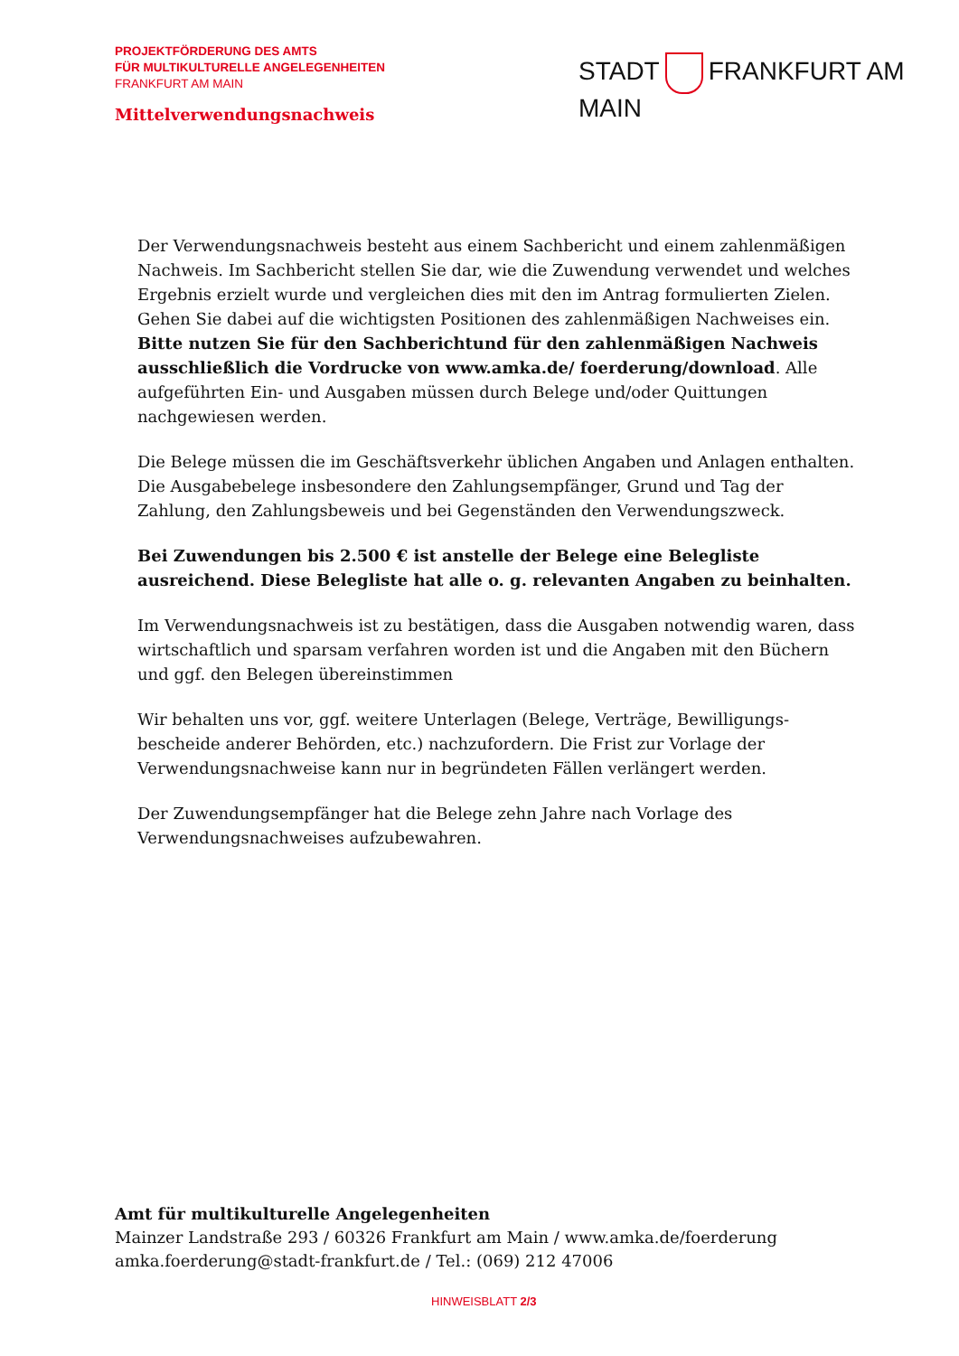PROJEKTFÖRDERUNG DES AMTS
FÜR MULTIKULTURELLE ANGELEGENHEITEN
FRANKFURT AM MAIN
STADT FRANKFURT AM MAIN
Mittelverwendungsnachweis
Der Verwendungsnachweis besteht aus einem Sachbericht und einem zahlen­mäßigen Nachweis. Im Sachbericht stellen Sie dar, wie die Zuwendung verwendet und welches Ergebnis erzielt wurde und vergleichen dies mit den im Antrag formulierten Zielen. Gehen Sie dabei auf die wichtigsten Positionen des zahlen­mäßigen Nachweises ein. Bitte nutzen Sie für den Sachberichtund für den zahlenmäßigen Nachweis ausschließlich die Vordrucke von www.amka.de/ foerderung/download. Alle aufgeführten Ein- und Ausgaben müssen durch Belege und/oder Quittungen nachgewiesen werden.
Die Belege müssen die im Geschäftsverkehr üblichen Angaben und Anlagen enthalten. Die Ausgabebelege insbesondere den Zahlungsempfänger, Grund und Tag der Zahlung, den Zahlungsbeweis und bei Gegenständen den Verwendungszweck.
Bei Zuwendungen bis 2.500 € ist anstelle der Belege eine Belegliste ausreichend. Diese Belegliste hat alle o. g. relevanten Angaben zu beinhalten.
Im Verwendungsnachweis ist zu bestätigen, dass die Ausgaben notwendig waren, dass wirtschaftlich und sparsam verfahren worden ist und die Angaben mit den Büchern und ggf. den Belegen übereinstimmen
Wir behalten uns vor, ggf. weitere Unterlagen (Belege, Verträge, Bewilligungs­bescheide anderer Behörden, etc.) nachzufordern. Die Frist zur Vorlage der Verwendungsnachweise kann nur in begründeten Fällen verlängert werden.
Der Zuwendungsempfänger hat die Belege zehn Jahre nach Vorlage des Verwendungsnachweises aufzubewahren.
Amt für multikulturelle Angelegenheiten
Mainzer Landstraße 293 / 60326 Frankfurt am Main / www.amka.de/foerderung
amka.foerderung@stadt-frankfurt.de / Tel.: (069) 212 47006
HINWEISBLATT 2/3